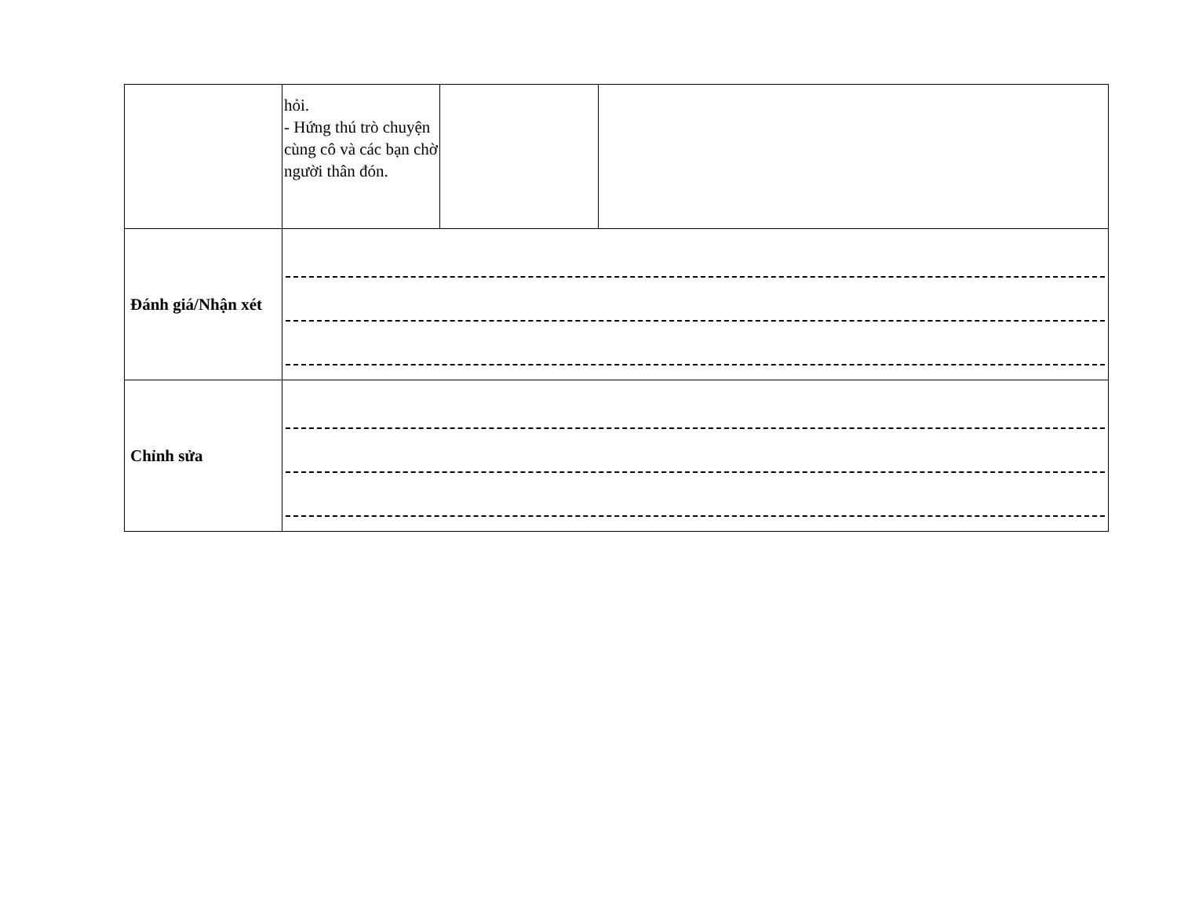| | hỏi. - Hứng thú trò chuyện cùng cô và các bạn chờ người thân đón. | | |
| Đánh giá/Nhận xét | | | |
| Chỉnh sửa | | | |